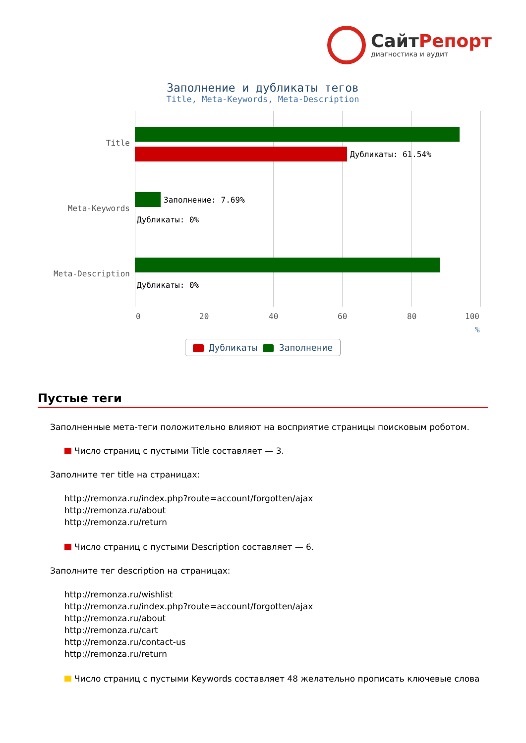СайтРепорт
диагностика и аудит
Заполнение и дубликаты тегов
Title, Meta-Keywords, Meta-Description
Title
Meta-Keywords
Meta-Description
Дубликаты: 61.54%
Заполнение: 7.69%
Дубликаты: 0%
Дубликаты: 0%
0 20 40 60 80 100
%
Дубликаты Заполнение
Пустые теги
Заполненные мета-теги положительно влияют на восприятие страницы поисковым роботом.
Число страниц с пустыми Title составляет — 3.
Заполните тег title на страницах:
http://remonza.ru/index.php?route=account/forgotten/ajax
http://remonza.ru/about
http://remonza.ru/return
Число страниц с пустыми Description составляет — 6.
Заполните тег description на страницах:
http://remonza.ru/wishlist
http://remonza.ru/index.php?route=account/forgotten/ajax
http://remonza.ru/about
http://remonza.ru/cart
http://remonza.ru/contact-us
http://remonza.ru/return
Число страниц с пустыми Keywords составляет 48 желательно прописать ключевые слова